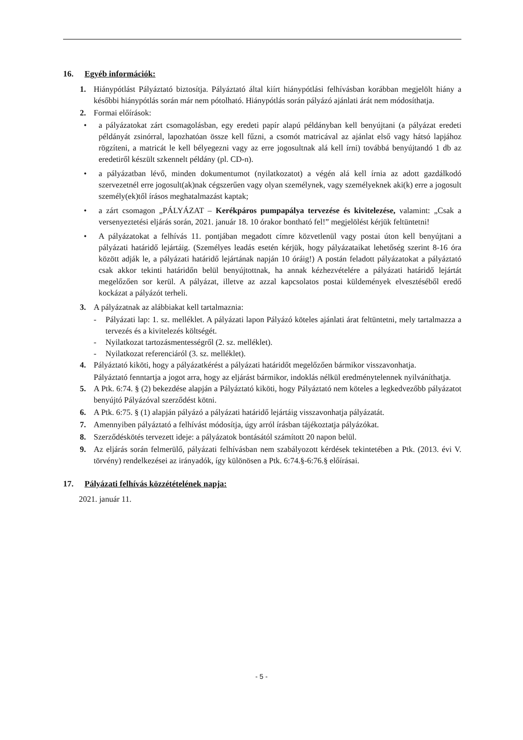16. Egyéb információk:
1. Hiánypótlást Pályáztató biztosítja. Pályáztató által kiírt hiánypótlási felhívásban korábban megjelölt hiány a későbbi hiánypótlás során már nem pótolható. Hiánypótlás során pályázó ajánlati árát nem módosíthatja.
2. Formai előírások:
• a pályázatokat zárt csomagolásban, egy eredeti papír alapú példányban kell benyújtani (a pályázat eredeti példányát zsinórral, lapozhatóan össze kell fűzni, a csomót matricával az ajánlat első vagy hátsó lapjához rögzíteni, a matricát le kell bélyegezni vagy az erre jogosultnak alá kell írni) továbbá benyújtandó 1 db az eredetiről készült szkennelt példány (pl. CD-n).
• a pályázatban lévő, minden dokumentumot (nyilatkozatot) a végén alá kell írnia az adott gazdálkodó szervezetnél erre jogosult(ak)nak cégszerűen vagy olyan személynek, vagy személyeknek aki(k) erre a jogosult személy(ek)től írásos meghatalmazást kaptak;
• a zárt csomagon „PÁLYÁZAT – Kerékpáros pumpapálya tervezése és kivitelezése, valamint: „Csak a versenyeztetési eljárás során, 2021. január 18. 10 órakor bontható fel!” megjelölést kérjük feltüntetni!
• A pályázatokat a felhívás 11. pontjában megadott címre közvetlenül vagy postai úton kell benyújtani a pályázati határidő lejártáig. (Személyes leadás esetén kérjük, hogy pályázataikat lehetőség szerint 8-16 óra között adják le, a pályázati határidő lejártának napján 10 óráig!) A postán feladott pályázatokat a pályáztató csak akkor tekinti határidőn belül benyújtottnak, ha annak kézhezvételére a pályázati határidő lejártát megelőzően sor kerül. A pályázat, illetve az azzal kapcsolatos postai küldemények elvesztéséből eredő kockázat a pályázót terheli.
3. A pályázatnak az alábbiakat kell tartalmaznia:
- Pályázati lap: 1. sz. melléklet. A pályázati lapon Pályázó köteles ajánlati árat feltüntetni, mely tartalmazza a tervezés és a kivitelezés költségét.
- Nyilatkozat tartozásmentességről (2. sz. melléklet).
- Nyilatkozat referenciáról (3. sz. melléklet).
4. Pályáztató kiköti, hogy a pályázatkérést a pályázati határidőt megelőzően bármikor visszavonhatja.
Pályáztató fenntartja a jogot arra, hogy az eljárást bármikor, indoklás nélkül eredménytelennek nyilváníthatja.
5. A Ptk. 6:74. § (2) bekezdése alapján a Pályáztató kiköti, hogy Pályáztató nem köteles a legkedvezőbb pályázatot benyújtó Pályázóval szerződést kötni.
6. A Ptk. 6:75. § (1) alapján pályázó a pályázati határidő lejártáig visszavonhatja pályázatát.
7. Amennyiben pályáztató a felhívást módosítja, úgy arról írásban tájékoztatja pályázókat.
8. Szerződéskötés tervezett ideje: a pályázatok bontásától számított 20 napon belül.
9. Az eljárás során felmerülő, pályázati felhívásban nem szabályozott kérdések tekintetében a Ptk. (2013. évi V. törvény) rendelkezései az irányadók, így különösen a Ptk. 6:74.§-6:76.§ előírásai.
17. Pályázati felhívás közzétételének napja:
2021. január 11.
- 5 -